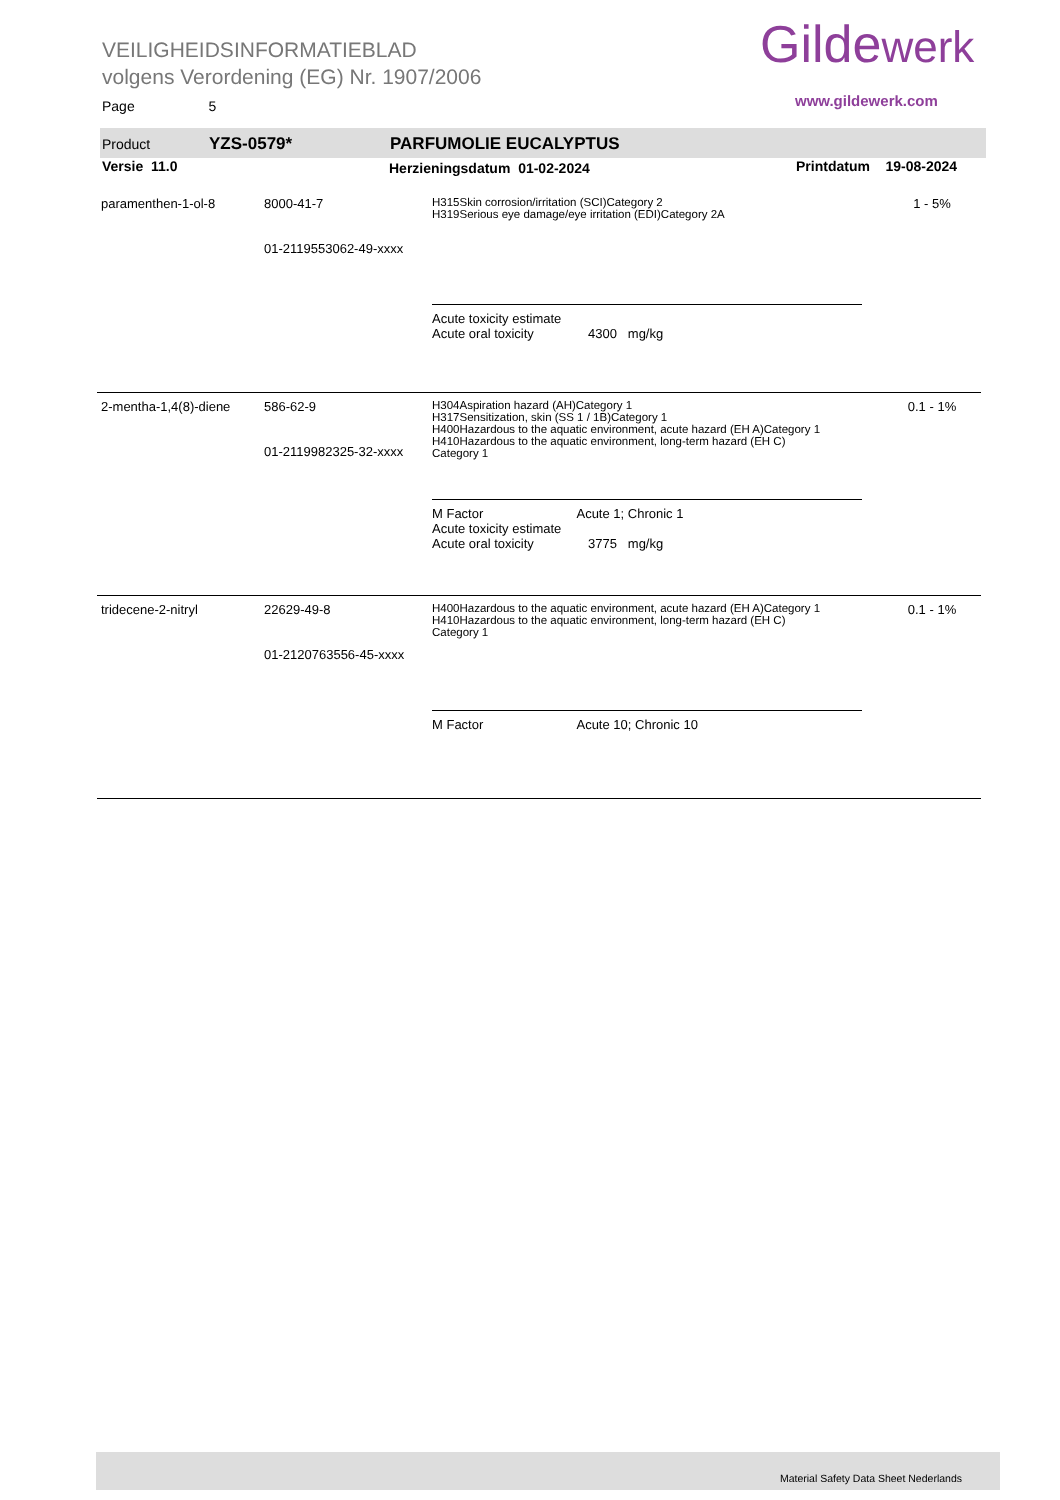VEILIGHEIDSINFORMATIEBLAD
volgens Verordening (EG) Nr. 1907/2006
Page 5
Gildewerk
www.gildewerk.com
Product YZS-0579* PARFUMOLIE EUCALYPTUS
Versie 11.0 Herzieningsdatum 01-02-2024 Printdatum 19-08-2024
| paramenthen-1-ol-8 | 8000-41-7 01-2119553062-49-xxxx | H315Skin corrosion/irritation (SCI)Category 2 H319Serious eye damage/eye irritation (EDI)Category 2A Acute toxicity estimate Acute oral toxicity 4300 mg/kg | 1 - 5% |
| 2-mentha-1,4(8)-diene | 586-62-9 01-2119982325-32-xxxx | H304Aspiration hazard (AH)Category 1 H317Sensitization, skin (SS 1 / 1B)Category 1 H400Hazardous to the aquatic environment, acute hazard (EH A)Category 1 H410Hazardous to the aquatic environment, long-term hazard (EH C) Category 1 M Factor Acute 1; Chronic 1 Acute toxicity estimate Acute oral toxicity 3775 mg/kg | 0.1 - 1% |
| tridecene-2-nitryl | 22629-49-8 01-2120763556-45-xxxx | H400Hazardous to the aquatic environment, acute hazard (EH A)Category 1 H410Hazardous to the aquatic environment, long-term hazard (EH C) Category 1 M Factor Acute 10; Chronic 10 | 0.1 - 1% |
Material Safety Data Sheet Nederlands